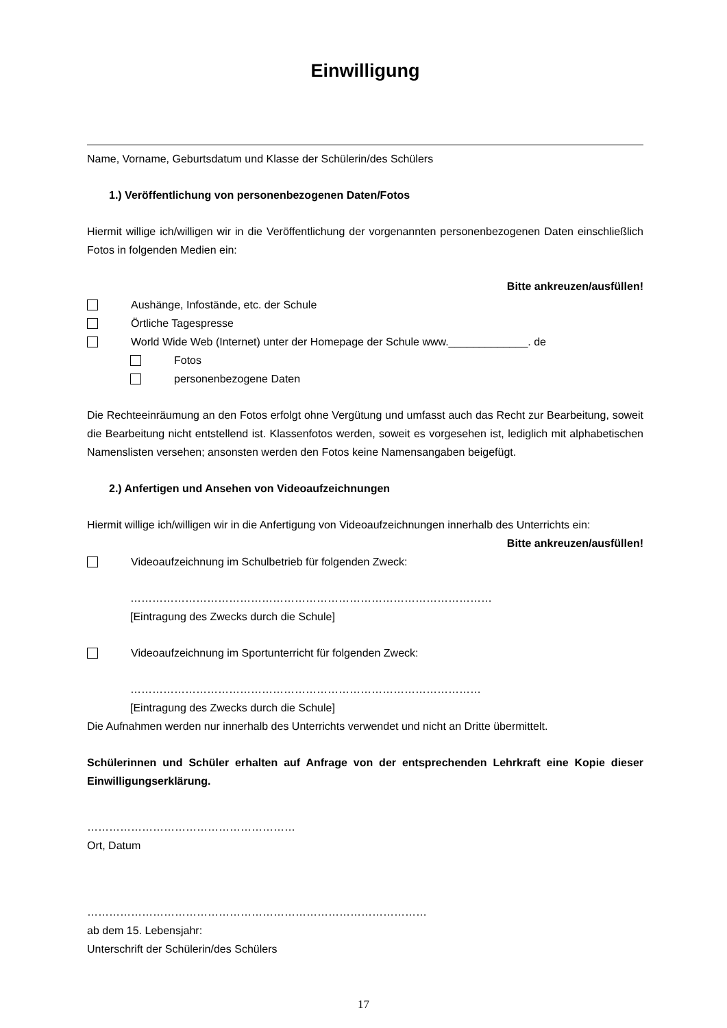Einwilligung
Name, Vorname, Geburtsdatum und Klasse der Schülerin/des Schülers
1.) Veröffentlichung von personenbezogenen Daten/Fotos
Hiermit willige ich/willigen wir in die Veröffentlichung der vorgenannten personenbezogenen Daten einschließlich Fotos in folgenden Medien ein:
Bitte ankreuzen/ausfüllen!
Aushänge, Infostände, etc. der Schule
Örtliche Tagespresse
World Wide Web (Internet) unter der Homepage der Schule www._____________. de
Fotos
personenbezogene Daten
Die Rechteeinräumung an den Fotos erfolgt ohne Vergütung und umfasst auch das Recht zur Bearbeitung, soweit die Bearbeitung nicht entstellend ist. Klassenfotos werden, soweit es vorgesehen ist, lediglich mit alphabetischen Namenslisten versehen; ansonsten werden den Fotos keine Namensangaben beigefügt.
2.) Anfertigen und Ansehen von Videoaufzeichnungen
Hiermit willige ich/willigen wir in die Anfertigung von Videoaufzeichnungen innerhalb des Unterrichts ein:
Bitte ankreuzen/ausfüllen!
Videoaufzeichnung im Schulbetrieb für folgenden Zweck:
………………………………………………………………………………………
[Eintragung des Zwecks durch die Schule]
Videoaufzeichnung im Sportunterricht für folgenden Zweck:
……………………………………………………………………………………
[Eintragung des Zwecks durch die Schule]
Die Aufnahmen werden nur innerhalb des Unterrichts verwendet und nicht an Dritte übermittelt.
Schülerinnen und Schüler erhalten auf Anfrage von der entsprechenden Lehrkraft eine Kopie dieser Einwilligungserklärung.
…………………………………………………
Ort, Datum
…………………………………………………………………………………
ab dem 15. Lebensjahr:
Unterschrift der Schülerin/des Schülers
17